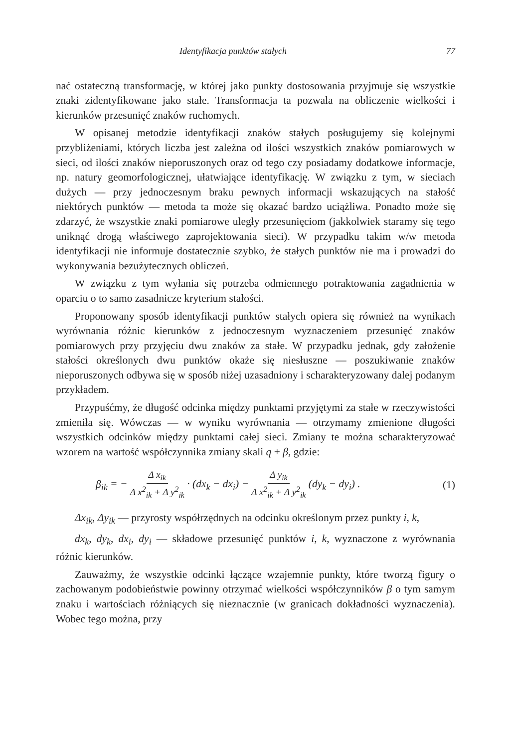Identyfikacja punktów stałych 77
nać ostateczną transformację, w której jako punkty dostosowania przyjmuje się wszystkie znaki zidentyfikowane jako stałe. Transformacja ta pozwala na obliczenie wielkości i kierunków przesunięć znaków ruchomych.
W opisanej metodzie identyfikacji znaków stałych posługujemy się kolejnymi przybliżeniami, których liczba jest zależna od ilości wszystkich znaków pomiarowych w sieci, od ilości znaków nieporuszonych oraz od tego czy posiadamy dodatkowe informacje, np. natury geomorfologicznej, ułatwiające identyfikację. W związku z tym, w sieciach dużych — przy jednoczesnym braku pewnych informacji wskazujących na stałość niektórych punktów — metoda ta może się okazać bardzo uciążliwa. Ponadto może się zdarzyć, że wszystkie znaki pomiarowe uległy przesunięciom (jakkolwiek staramy się tego uniknąć drogą właściwego zaprojektowania sieci). W przypadku takim w/w metoda identyfikacji nie informuje dostatecznie szybko, że stałych punktów nie ma i prowadzi do wykonywania bezużytecznych obliczeń.
W związku z tym wyłania się potrzeba odmiennego potraktowania zagadnienia w oparciu o to samo zasadnicze kryterium stałości.
Proponowany sposób identyfikacji punktów stałych opiera się również na wynikach wyrównania różnic kierunków z jednoczesnym wyznaczeniem przesunięć znaków pomiarowych przy przyjęciu dwu znaków za stałe. W przypadku jednak, gdy założenie stałości określonych dwu punktów okaże się niesłuszne — poszukiwanie znaków nieporuszonych odbywa się w sposób niżej uzasadniony i scharakteryzowany dalej podanym przykładem.
Przypuśćmy, że długość odcinka między punktami przyjętymi za stałe w rzeczywistości zmieniła się. Wówczas — w wyniku wyrównania — otrzymamy zmienione długości wszystkich odcinków między punktami całej sieci. Zmiany te można scharakteryzować wzorem na wartość współczynnika zmiany skali q + β, gdzie:
β<sub>ik</sub> = − Δ x<sub>ik</sub> Δ x<sup>2</sup><sub>ik</sub> + Δ y<sup>2</sup><sub>ik</sub> · (dx<sub>k</sub> − dx<sub>i</sub>) − Δ y<sub>ik</sub> Δ x<sup>2</sup><sub>ik</sub> + Δ y<sup>2</sup><sub>ik</sub> (dy<sub>k</sub> − dy<sub>i</sub>) . (1)
Δx<sub>ik</sub>, Δy<sub>ik</sub> — przyrosty współrzędnych na odcinku określonym przez punkty i, k,
dx<sub>k</sub>, dy<sub>k</sub>, dx<sub>i</sub>, dy<sub>i</sub> — składowe przesunięć punktów i, k, wyznaczone z wyrównania różnic kierunków.
Zauważmy, że wszystkie odcinki łączące wzajemnie punkty, które tworzą figury o zachowanym podobieństwie powinny otrzymać wielkości współczynników β o tym samym znaku i wartościach różniących się nieznacznie (w granicach dokładności wyznaczenia). Wobec tego można, przy